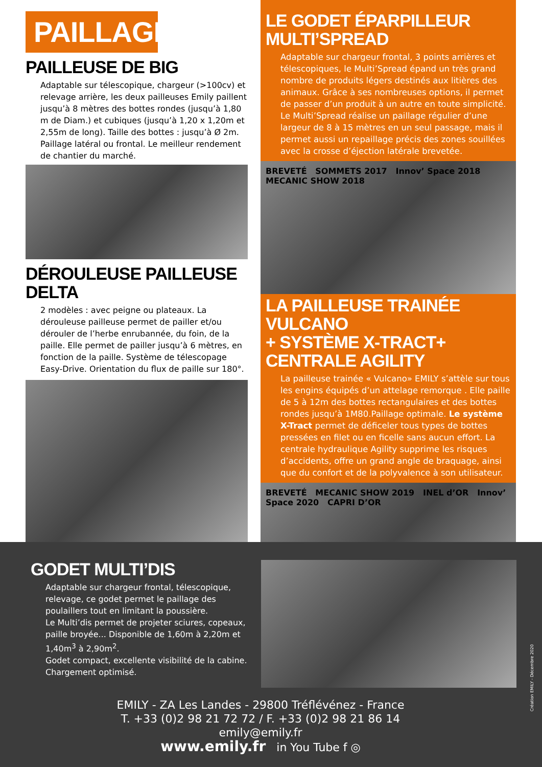PAILLAGE
PAILLEUSE DE BIG
Adaptable sur télescopique, chargeur (>100cv) et relevage arrière, les deux pailleuses Emily paillent jusqu’à 8 mètres des bottes rondes (jusqu’à 1,80 m de Diam.) et cubiques (jusqu’à 1,20 x 1,20m et 2,55m de long). Taille des bottes : jusqu’à Ø 2m. Paillage latéral ou frontal. Le meilleur rendement de chantier du marché.
DÉROULEUSE PAILLEUSE DELTA
2 modèles : avec peigne ou plateaux. La dérouleuse pailleuse permet de pailler et/ou dérouler de l’herbe enrubannée, du foin, de la paille. Elle permet de pailler jusqu’à 6 mètres, en fonction de la paille. Système de télescopage Easy-Drive. Orientation du flux de paille sur 180°.
LE GODET ÉPARPILLEUR
MULTI’SPREAD
Adaptable sur chargeur frontal, 3 points arrières et télescopiques, le Multi’Spread épand un très grand nombre de produits légers destinés aux litières des animaux. Grâce à ses nombreuses options, il permet de passer d’un produit à un autre en toute simplicité. Le Multi’Spread réalise un paillage régulier d’une largeur de 8 à 15 mètres en un seul passage, mais il permet aussi un repaillage précis des zones souillées avec la crosse d’éjection latérale brevetée.
BREVETÉ SOMMETS 2017 Innov’ Space 2018 MECANIC SHOW 2018
LA PAILLEUSE TRAINÉE VULCANO
+ SYSTÈME X-TRACT+ CENTRALE AGILITY
La pailleuse trainée « Vulcano» EMILY s’attèle sur tous les engins équipés d’un attelage remorque . Elle paille de 5 à 12m des bottes rectangulaires et des bottes rondes jusqu’à 1M80.Paillage optimale. Le système X-Tract permet de déficeler tous types de bottes pressées en filet ou en ficelle sans aucun effort. La centrale hydraulique Agility supprime les risques d’accidents, offre un grand angle de braquage, ainsi que du confort et de la polyvalence à son utilisateur.
BREVETÉ MECANIC SHOW 2019 INEL d’OR Innov’ Space 2020 CAPRI D’OR
GODET MULTI’DIS
Adaptable sur chargeur frontal, télescopique, relevage, ce godet permet le paillage des poulaillers tout en limitant la poussière.
Le Multi’dis permet de projeter sciures, copeaux, paille broyée... Disponible de 1,60m à 2,20m et 1,40m<sup>3</sup> à 2,90m<sup>2</sup>.
Godet compact, excellente visibilité de la cabine. Chargement optimisé.
EMILY - ZA Les Landes - 29800 Tréflévénez - France
T. +33 (0)2 98 21 72 72 / F. +33 (0)2 98 21 86 14
emily@emily.fr
www.emily.fr in You Tube f ◎
Création EMILY - Décembre 2020